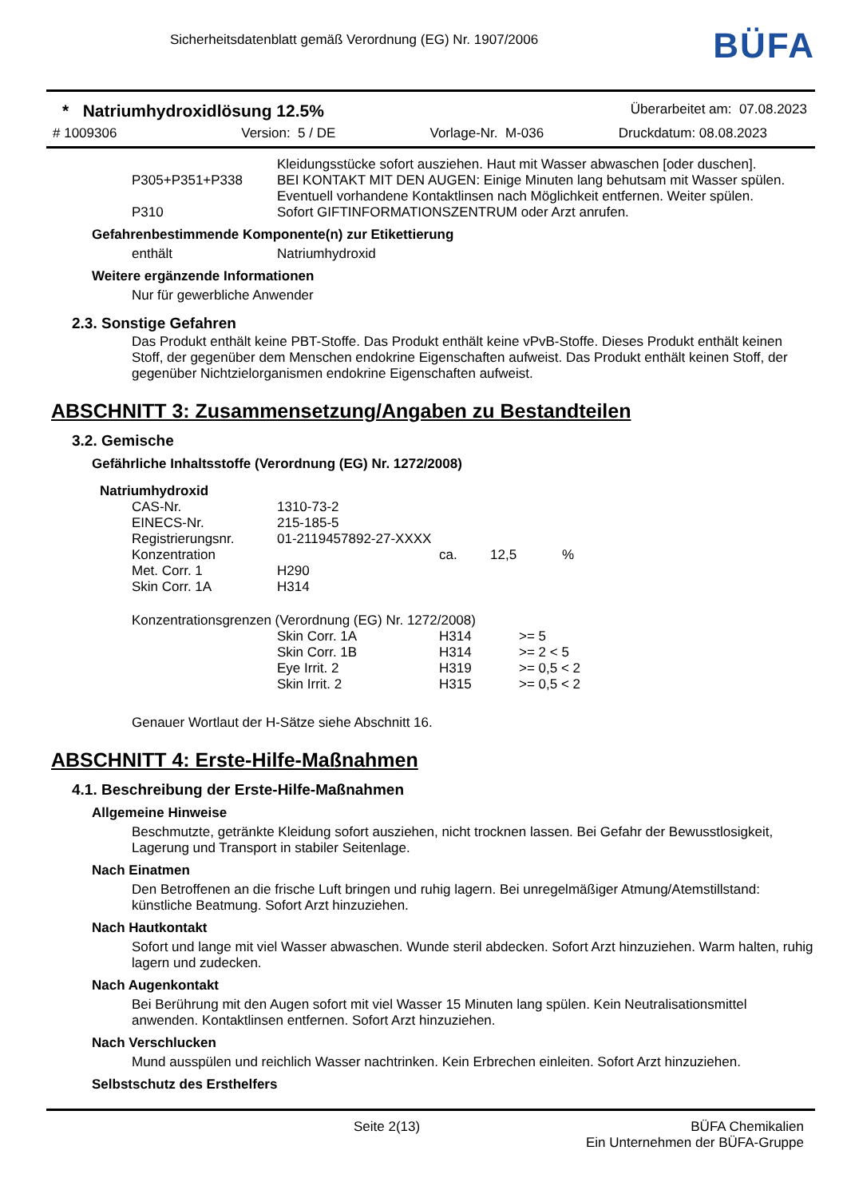Sicherheitsdatenblatt gemäß Verordnung (EG) Nr. 1907/2006
BÜFA
* Natriumhydroxidlösung 12.5% Überarbeitet am: 07.08.2023
# 1009306 Version: 5 / DE Vorlage-Nr. M-036 Druckdatum: 08.08.2023
| | Kleidungsstücke sofort ausziehen. Haut mit Wasser abwaschen [oder duschen]. |
| P305+P351+P338 | BEI KONTAKT MIT DEN AUGEN: Einige Minuten lang behutsam mit Wasser spülen. Eventuell vorhandene Kontaktlinsen nach Möglichkeit entfernen. Weiter spülen. |
| P310 | Sofort GIFTINFORMATIONSZENTRUM oder Arzt anrufen. |
Gefahrenbestimmende Komponente(n) zur Etikettierung
| enthält | Natriumhydroxid |
Weitere ergänzende Informationen
Nur für gewerbliche Anwender
2.3. Sonstige Gefahren
Das Produkt enthält keine PBT-Stoffe. Das Produkt enthält keine vPvB-Stoffe. Dieses Produkt enthält keinen Stoff, der gegenüber dem Menschen endokrine Eigenschaften aufweist. Das Produkt enthält keinen Stoff, der gegenüber Nichtzielorganismen endokrine Eigenschaften aufweist.
ABSCHNITT 3: Zusammensetzung/Angaben zu Bestandteilen
3.2. Gemische
Gefährliche Inhaltsstoffe (Verordnung (EG) Nr. 1272/2008)
Natriumhydroxid
| CAS-Nr. | 1310-73-2 | | | |
| EINECS-Nr. | 215-185-5 | | | |
| Registrierungsnr. | 01-2119457892-27-XXXX | | | |
| Konzentration | | ca. | 12,5 | % |
| Met. Corr. 1 | H290 | | | |
| Skin Corr. 1A | H314 | | | |
Konzentrationsgrenzen (Verordnung (EG) Nr. 1272/2008)
| | Skin Corr. 1A | H314 | >= 5 |
| | Skin Corr. 1B | H314 | >= 2 < 5 |
| | Eye Irrit. 2 | H319 | >= 0,5 < 2 |
| | Skin Irrit. 2 | H315 | >= 0,5 < 2 |
Genauer Wortlaut der H-Sätze siehe Abschnitt 16.
ABSCHNITT 4: Erste-Hilfe-Maßnahmen
4.1. Beschreibung der Erste-Hilfe-Maßnahmen
Allgemeine Hinweise
Beschmutzte, getränkte Kleidung sofort ausziehen, nicht trocknen lassen. Bei Gefahr der Bewusstlosigkeit, Lagerung und Transport in stabiler Seitenlage.
Nach Einatmen
Den Betroffenen an die frische Luft bringen und ruhig lagern. Bei unregelmäßiger Atmung/Atemstillstand: künstliche Beatmung. Sofort Arzt hinzuziehen.
Nach Hautkontakt
Sofort und lange mit viel Wasser abwaschen. Wunde steril abdecken. Sofort Arzt hinzuziehen. Warm halten, ruhig lagern und zudecken.
Nach Augenkontakt
Bei Berührung mit den Augen sofort mit viel Wasser 15 Minuten lang spülen. Kein Neutralisationsmittel anwenden. Kontaktlinsen entfernen. Sofort Arzt hinzuziehen.
Nach Verschlucken
Mund ausspülen und reichlich Wasser nachtrinken. Kein Erbrechen einleiten. Sofort Arzt hinzuziehen.
Selbstschutz des Ersthelfers
Seite 2(13) BÜFA Chemikalien
Ein Unternehmen der BÜFA-Gruppe